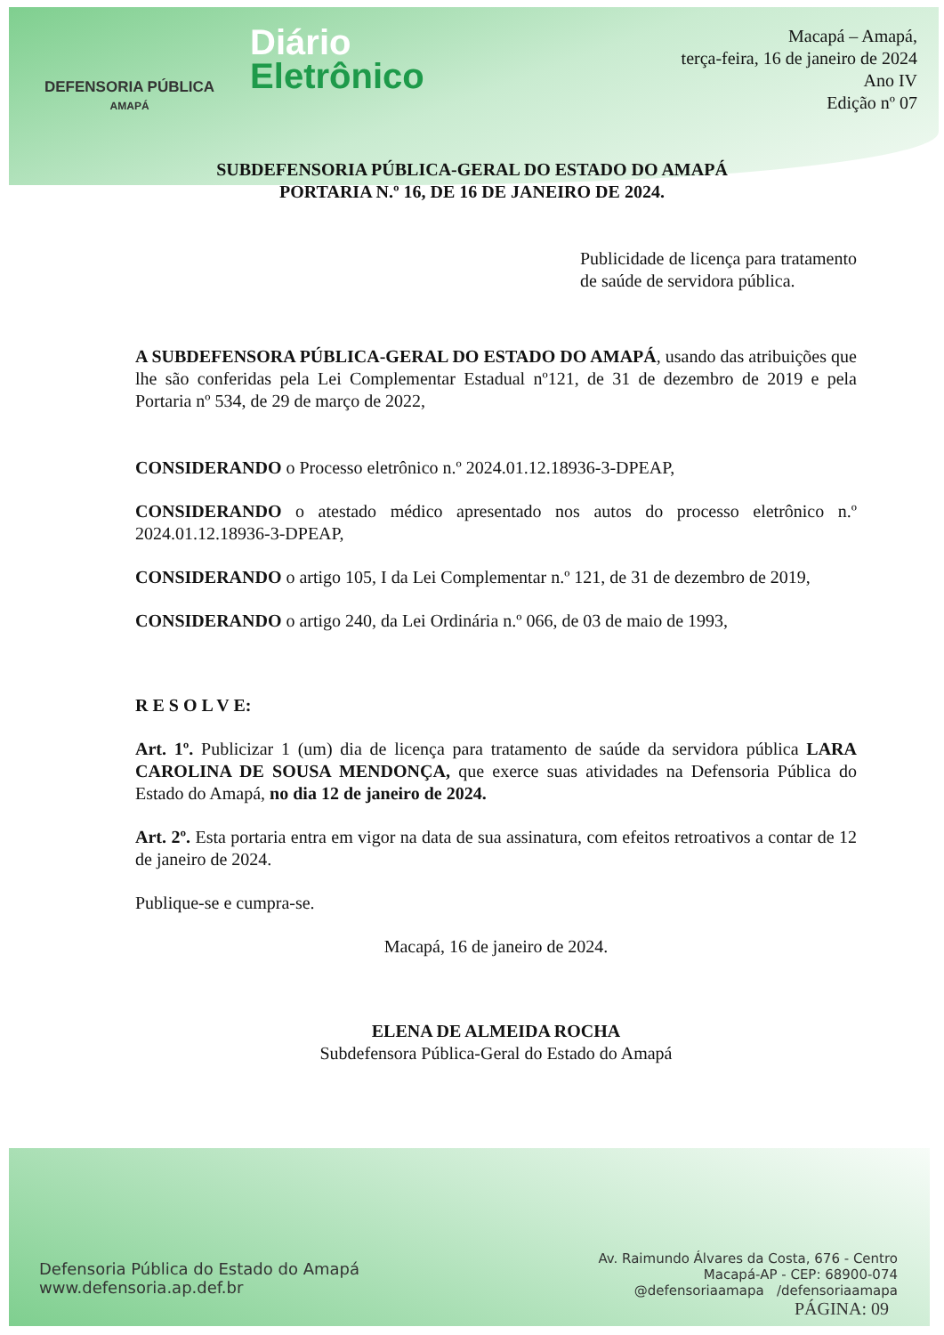DEFENSORIA PÚBLICA
AMAPÁ
Diário
Eletrônico
Macapá – Amapá,
terça-feira, 16 de janeiro de 2024
Ano IV
Edição nº 07
SUBDEFENSORIA PÚBLICA-GERAL DO ESTADO DO AMAPÁ
PORTARIA N.º 16, DE 16 DE JANEIRO DE 2024.
Publicidade de licença para tratamento de saúde de servidora pública.
A SUBDEFENSORA PÚBLICA-GERAL DO ESTADO DO AMAPÁ, usando das atribuições que lhe são conferidas pela Lei Complementar Estadual nº121, de 31 de dezembro de 2019 e pela Portaria nº 534, de 29 de março de 2022,
CONSIDERANDO o Processo eletrônico n.º 2024.01.12.18936-3-DPEAP,
CONSIDERANDO o atestado médico apresentado nos autos do processo eletrônico n.º 2024.01.12.18936-3-DPEAP,
CONSIDERANDO o artigo 105, I da Lei Complementar n.º 121, de 31 de dezembro de 2019,
CONSIDERANDO o artigo 240, da Lei Ordinária n.º 066, de 03 de maio de 1993,
R E S O L V E:
Art. 1º. Publicizar 1 (um) dia de licença para tratamento de saúde da servidora pública LARA CAROLINA DE SOUSA MENDONÇA, que exerce suas atividades na Defensoria Pública do Estado do Amapá, no dia 12 de janeiro de 2024.
Art. 2º. Esta portaria entra em vigor na data de sua assinatura, com efeitos retroativos a contar de 12 de janeiro de 2024.
Publique-se e cumpra-se.
Macapá, 16 de janeiro de 2024.
ELENA DE ALMEIDA ROCHA
Subdefensora Pública-Geral do Estado do Amapá
Defensoria Pública do Estado do Amapá
www.defensoria.ap.def.br
Av. Raimundo Álvares da Costa, 676 - Centro
Macapá-AP - CEP: 68900-074
@defensoriaamapa /defensoriaamapa
PÁGINA: 09